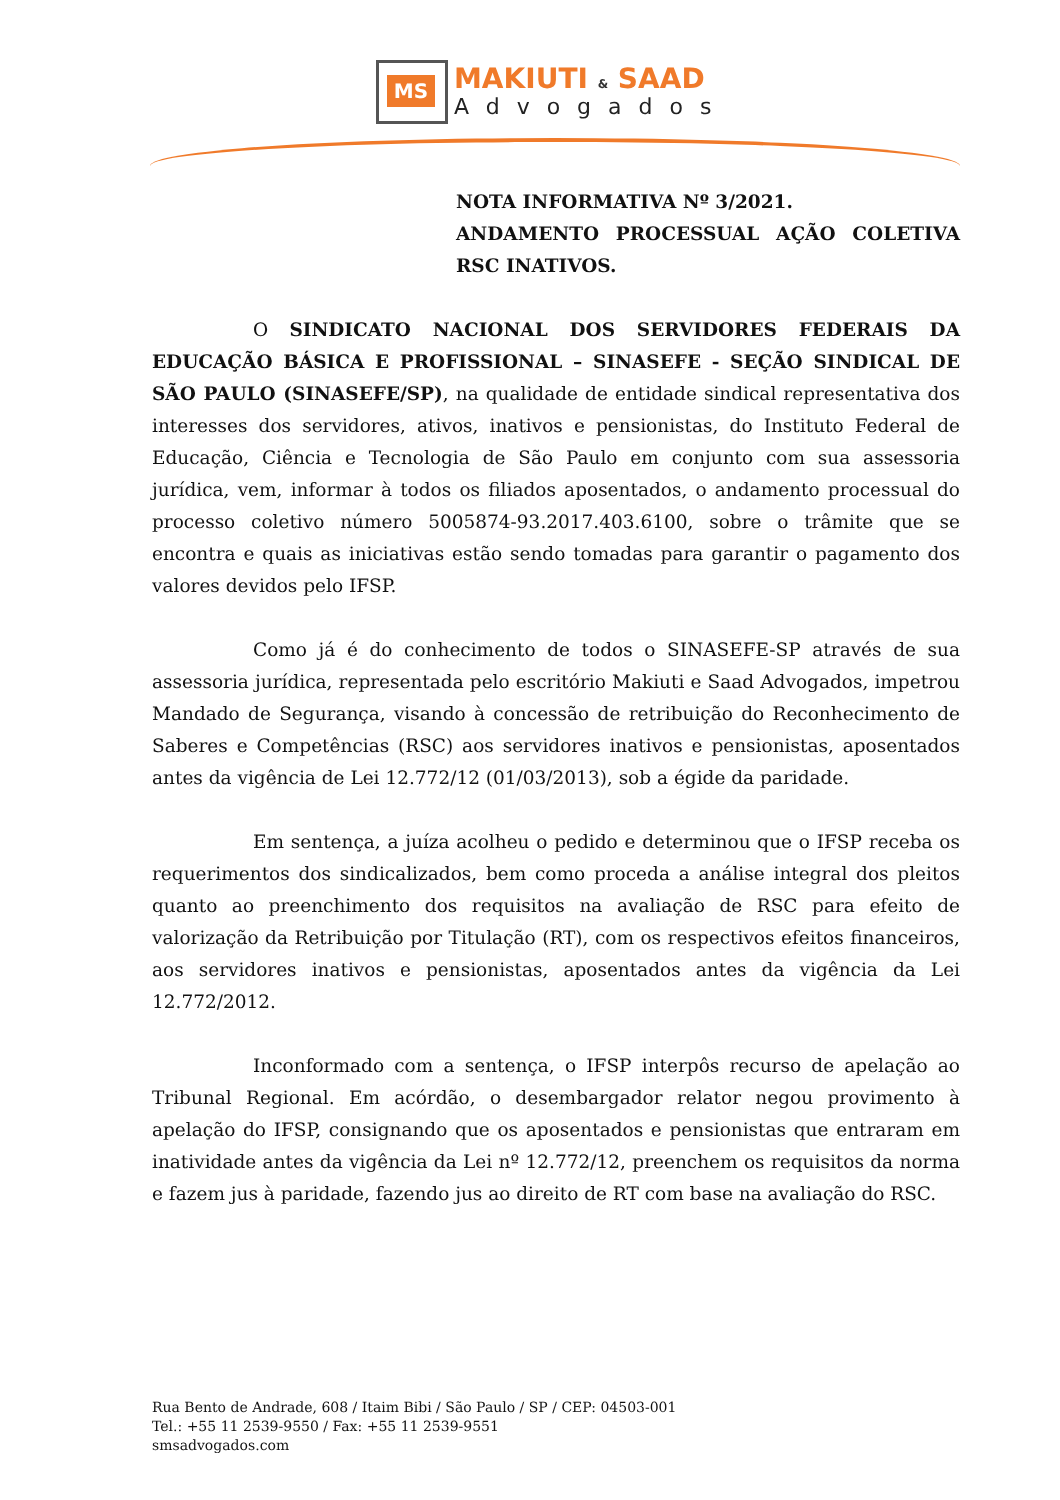MS MAKIUTI & SAAD
Advogados
NOTA INFORMATIVA Nº 3/2021.
ANDAMENTO PROCESSUAL AÇÃO COLETIVA RSC INATIVOS.
O SINDICATO NACIONAL DOS SERVIDORES FEDERAIS DA EDUCAÇÃO BÁSICA E PROFISSIONAL – SINASEFE - SEÇÃO SINDICAL DE SÃO PAULO (SINASEFE/SP), na qualidade de entidade sindical representativa dos interesses dos servidores, ativos, inativos e pensionistas, do Instituto Federal de Educação, Ciência e Tecnologia de São Paulo em conjunto com sua assessoria jurídica, vem, informar à todos os filiados aposentados, o andamento processual do processo coletivo número 5005874-93.2017.403.6100, sobre o trâmite que se encontra e quais as iniciativas estão sendo tomadas para garantir o pagamento dos valores devidos pelo IFSP.
Como já é do conhecimento de todos o SINASEFE-SP através de sua assessoria jurídica, representada pelo escritório Makiuti e Saad Advogados, impetrou Mandado de Segurança, visando à concessão de retribuição do Reconhecimento de Saberes e Competências (RSC) aos servidores inativos e pensionistas, aposentados antes da vigência de Lei 12.772/12 (01/03/2013), sob a égide da paridade.
Em sentença, a juíza acolheu o pedido e determinou que o IFSP receba os requerimentos dos sindicalizados, bem como proceda a análise integral dos pleitos quanto ao preenchimento dos requisitos na avaliação de RSC para efeito de valorização da Retribuição por Titulação (RT), com os respectivos efeitos financeiros, aos servidores inativos e pensionistas, aposentados antes da vigência da Lei 12.772/2012.
Inconformado com a sentença, o IFSP interpôs recurso de apelação ao Tribunal Regional. Em acórdão, o desembargador relator negou provimento à apelação do IFSP, consignando que os aposentados e pensionistas que entraram em inatividade antes da vigência da Lei nº 12.772/12, preenchem os requisitos da norma e fazem jus à paridade, fazendo jus ao direito de RT com base na avaliação do RSC.
Rua Bento de Andrade, 608 / Itaim Bibi / São Paulo / SP / CEP: 04503-001
Tel.: +55 11 2539-9550 / Fax: +55 11 2539-9551
smsadvogados.com